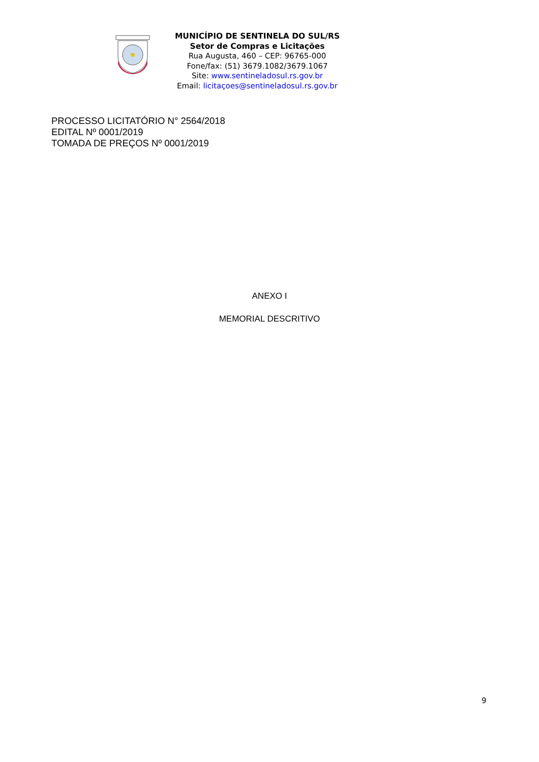MUNICÍPIO DE SENTINELA DO SUL/RS
Setor de Compras e Licitações
Rua Augusta, 460 – CEP: 96765-000
Fone/fax: (51) 3679.1082/3679.1067
Site: www.sentineladosul.rs.gov.br
Email: licitaçoes@sentineladosul.rs.gov.br
PROCESSO LICITATÓRIO N° 2564/2018
EDITAL Nº 0001/2019
TOMADA DE PREÇOS Nº 0001/2019
ANEXO I
MEMORIAL DESCRITIVO
9